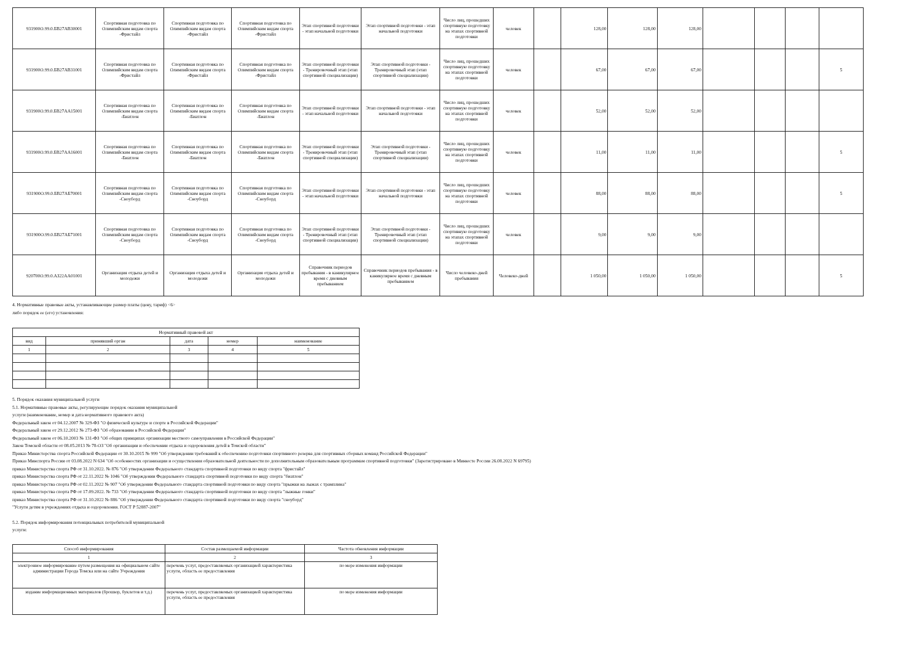| 931900О.99.0.БВ27АВ30001 | Спортивная подготовка по Олимпийским видам спорта -Фристайл | Спортивная подготовка по Олимпийским видам спорта -Фристайл | Спортивная подготовка по Олимпийским видам спорта -Фристайл | Этап спортивной подготовки - этап начальной подготовки | Этап спортивной подготовки - этап начальной подготовки | Число лиц, прошедших спортивную подготовку на этапах спортивной подготовки | человек | | 128,00 | 128,00 | 128,00 | | | | |
| 931900О.99.0.БВ27АВ31001 | Спортивная подготовка по Олимпийским видам спорта -Фристайл | Спортивная подготовка по Олимпийским видам спорта -Фристайл | Спортивная подготовка по Олимпийским видам спорта -Фристайл | Этап спортивной подготовки - Тренировочный этап (этап спортивной специализации) | Этап спортивной подготовки - Тренировочный этап (этап спортивной специализации) | Число лиц, прошедших спортивную подготовку на этапах спортивной подготовки | человек | | 67,00 | 67,00 | 67,00 | | | | 5 |
| 931900О.99.0.БВ27АА15001 | Спортивная подготовка по Олимпийским видам спорта -Биатлон | Спортивная подготовка по Олимпийским видам спорта -Биатлон | Спортивная подготовка по Олимпийским видам спорта -Биатлон | Этап спортивной подготовки - этап начальной подготовки | Этап спортивной подготовки - этап начальной подготовки | Число лиц, прошедших спортивную подготовку на этапах спортивной подготовки | человек | | 52,00 | 52,00 | 52,00 | | | | |
| 931900О.99.0.БВ27АА16001 | Спортивная подготовка по Олимпийским видам спорта -Биатлон | Спортивная подготовка по Олимпийским видам спорта -Биатлон | Спортивная подготовка по Олимпийским видам спорта -Биатлон | Этап спортивной подготовки - Тренировочный этап (этап спортивной специализации) | Этап спортивной подготовки - Тренировочный этап (этап спортивной специализации) | Число лиц, прошедших спортивную подготовку на этапах спортивной подготовки | человек | | 11,00 | 11,00 | 11,00 | | | | 5 |
| 931900О.99.0.БВ27АБ70001 | Спортивная подготовка по Олимпийским видам спорта -Сноуборд | Спортивная подготовка по Олимпийским видам спорта -Сноуборд | Спортивная подготовка по Олимпийским видам спорта -Сноуборд | Этап спортивной подготовки - этап начальной подготовки | Этап спортивной подготовки - этап начальной подготовки | Число лиц, прошедших спортивную подготовку на этапах спортивной подготовки | человек | | 88,00 | 88,00 | 88,00 | | | | 5 |
| 931900О.99.0.БВ27АБ71001 | Спортивная подготовка по Олимпийским видам спорта -Сноуборд | Спортивная подготовка по Олимпийским видам спорта -Сноуборд | Спортивная подготовка по Олимпийским видам спорта -Сноуборд | Этап спортивной подготовки - Тренировочный этап (этап спортивной специализации) | Этап спортивной подготовки - Тренировочный этап (этап спортивной специализации) | Число лиц, прошедших спортивную подготовку на этапах спортивной подготовки | человек | | 9,00 | 9,00 | 9,00 | | | | |
| 920700О.99.0.АЗ22АА01001 | Организация отдыха детей и молодежи | Организация отдыха детей и молодежи | Организация отдыха детей и молодежи | Справочник периодов пребывания - в каникулярное время с дневным пребыванием | Справочник периодов пребывания - в каникулярное время с дневным пребыванием | Число человеко-дней пребывания | Человеко-дней | | 1 050,00 | 1 050,00 | 1 050,00 | | | | 5 |
4. Нормативные правовые акты, устанавливающие размер платы (цену, тариф) <6>
либо порядок ее (его) установления:
| Нормативный правовой акт | | | | |
| --- | --- | --- | --- | --- |
| вид | принявший орган | дата | номер | наименование |
| 1 | 2 | 3 | 4 | 5 |
5. Порядок оказания муниципальной услуги
5.1. Нормативные правовые акты, регулирующие порядок оказания муниципальной
услуги (наименование, номер и дата нормативного правового акта)
Федеральный закон от 04.12.2007 № 329-ФЗ "О физической культуре и спорте в Российской Федерации"
Федеральный закон от 29.12.2012 № 273-ФЗ "Об образовании в Российской Федерации"
Федеральный закон от 06.10.2003 № 131-ФЗ "Об общих принципах организации местного самоуправления в Российской Федерации"
Закон Томской области от 08.05.2013 № 78-ОЗ "Об организации и обеспечении отдыха и оздоровления детей в Томской области"
Приказ Министерства спорта Российской Федерации от 30.10.2015 № 999 "Об утверждении требований к обеспечению подготовки спортивного резерва для спортивных сборных команд Российской Федерации"
Приказ Минспорта России от 03.08.2022 N 634 "Об особенностях организации и осуществления образовательной деятельности по дополнительным образовательным программам спортивной подготовки" (Зарегистрировано в Минюсте России 26.08.2022 N 69795)
приказ Министерства спорта РФ от 31.10.2022. № 876 "Об утверждении Федерального стандарта спортивной подготовки по виду спорта "фристайл"
приказ Министерства спорта РФ от 22.11.2022 № 1046 "Об утверждении Федерального стандарта спортивной подготовки по виду спорта "биатлон"
приказ Министерства спорта РФ от 02.11.2022 № 907 "Об утверждении Федерального стандарта спортивной подготовки по виду спорта "прыжки на лыжах с трамплина"
приказ Министерства спорта РФ от 17.09.2022. № 733 "Об утверждении Федерального стандарта спортивной подготовки по виду спорта "лыжные гонки"
приказ Министерства спорта РФ от 31.10.2022 № 886 "Об утверждении Федерального стандарта спортивной подготовки по виду спорта "сноуборд"
"Услуги детям в учреждениях отдыха и оздоровления. ГОСТ Р 52887-2007"
5.2. Порядок информирования потенциальных потребителей муниципальной
услуги:
| Способ информирования | Состав размещаемой информации | Частота обновления информации |
| --- | --- | --- |
| 1 | 2 | 3 |
| электронное информирование путем размещения на официальном сайте администрации Города Томска или на сайте Учреждения | перечень услуг, предоставляемых организацией характеристика услуги, область ее предоставления | по мере изменения информации |
| издание информационных материалов (брошюр, буклетов и т.д.) | перечень услуг, предоставляемых организацией характеристика услуги, область ее предоставления | по мере изменения информации |